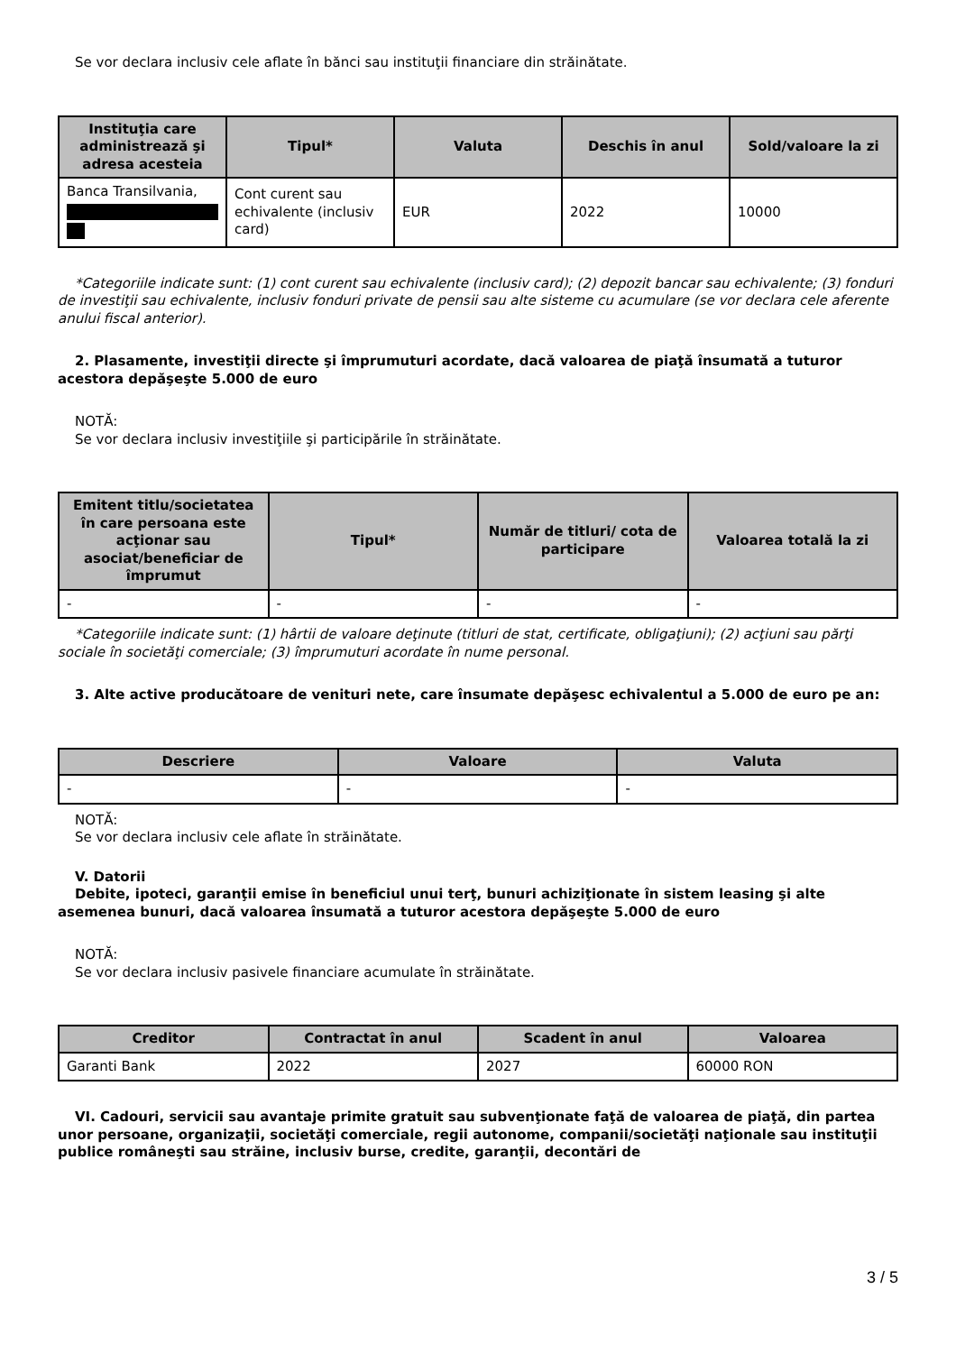Se vor declara inclusiv cele aflate în bănci sau instituţii financiare din străinătate.
| Instituţia care administrează şi adresa acesteia | Tipul* | Valuta | Deschis în anul | Sold/valoare la zi |
| --- | --- | --- | --- | --- |
| Banca Transilvania, | Cont curent sau echivalente (inclusiv card) | EUR | 2022 | 10000 |
*Categoriile indicate sunt: (1) cont curent sau echivalente (inclusiv card); (2) depozit bancar sau echivalente; (3) fonduri de investiţii sau echivalente, inclusiv fonduri private de pensii sau alte sisteme cu acumulare (se vor declara cele aferente anului fiscal anterior).
2. Plasamente, investiţii directe şi împrumuturi acordate, dacă valoarea de piaţă însumată a tuturor acestora depăşeşte 5.000 de euro
NOTĂ:
Se vor declara inclusiv investiţiile şi participările în străinătate.
| Emitent titlu/societatea în care persoana este acţionar sau asociat/beneficiar de împrumut | Tipul* | Număr de titluri/ cota de participare | Valoarea totală la zi |
| --- | --- | --- | --- |
| - | - | - | - |
*Categoriile indicate sunt: (1) hârtii de valoare deţinute (titluri de stat, certificate, obligaţiuni); (2) acţiuni sau părţi sociale în societăţi comerciale; (3) împrumuturi acordate în nume personal.
3. Alte active producătoare de venituri nete, care însumate depăşesc echivalentul a 5.000 de euro pe an:
| Descriere | Valoare | Valuta |
| --- | --- | --- |
| - | - | - |
NOTĂ:
Se vor declara inclusiv cele aflate în străinătate.
V. Datorii
Debite, ipoteci, garanţii emise în beneficiul unui terţ, bunuri achiziţionate în sistem leasing şi alte asemenea bunuri, dacă valoarea însumată a tuturor acestora depăşeşte 5.000 de euro
NOTĂ:
Se vor declara inclusiv pasivele financiare acumulate în străinătate.
| Creditor | Contractat în anul | Scadent în anul | Valoarea |
| --- | --- | --- | --- |
| Garanti Bank | 2022 | 2027 | 60000 RON |
VI. Cadouri, servicii sau avantaje primite gratuit sau subvenţionate faţă de valoarea de piaţă, din partea unor persoane, organizaţii, societăţi comerciale, regii autonome, companii/societăţi naţionale sau instituţii publice româneşti sau străine, inclusiv burse, credite, garanţii, decontări de
3 / 5